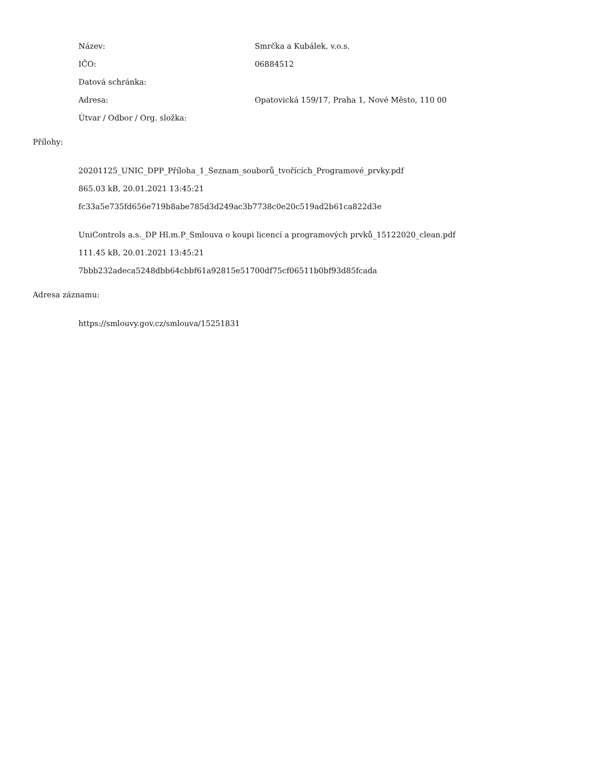Název: Smrčka a Kubálek, v.o.s.
IČO: 06884512
Datová schránka:
Adresa: Opatovická 159/17, Praha 1, Nové Město, 110 00
Útvar / Odbor / Org. složka:
Přílohy:
20201125_UNIC_DPP_Příloha_1_Seznam_souborů_tvořících_Programové_prvky.pdf
865.03 kB, 20.01.2021 13:45:21
fc33a5e735fd656e719b8abe785d3d249ac3b7738c0e20c519ad2b61ca822d3e
UniControls a.s._DP Hl.m.P_Smlouva o koupi licencí a programových prvků_15122020_clean.pdf
111.45 kB, 20.01.2021 13:45:21
7bbb232adeca5248dbb64cbbf61a92815e51700df75cf06511b0bf93d85fcada
Adresa záznamu:
https://smlouvy.gov.cz/smlouva/15251831